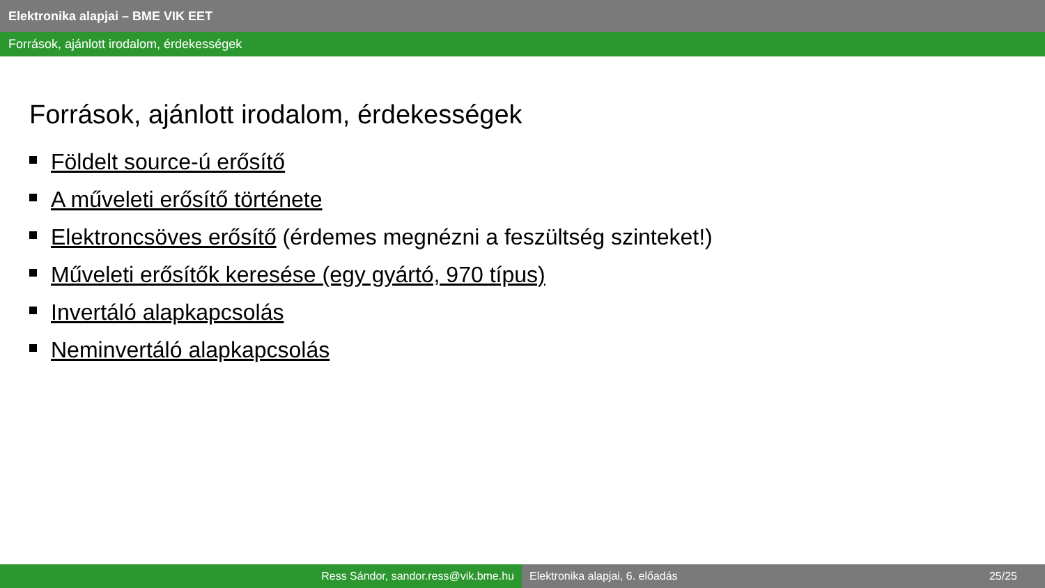Elektronika alapjai – BME VIK EET
Források, ajánlott irodalom, érdekességek
Források, ajánlott irodalom, érdekességek
Földelt source-ú erősítő
A műveleti erősítő története
Elektroncsöves erősítő (érdemes megnézni a feszültség szinteket!)
Műveleti erősítők keresése (egy gyártó, 970 típus)
Invertáló alapkapcsolás
Neminvertáló alapkapcsolás
Ress Sándor, sandor.ress@vik.bme.hu Elektronika alapjai, 6. előadás 25/25